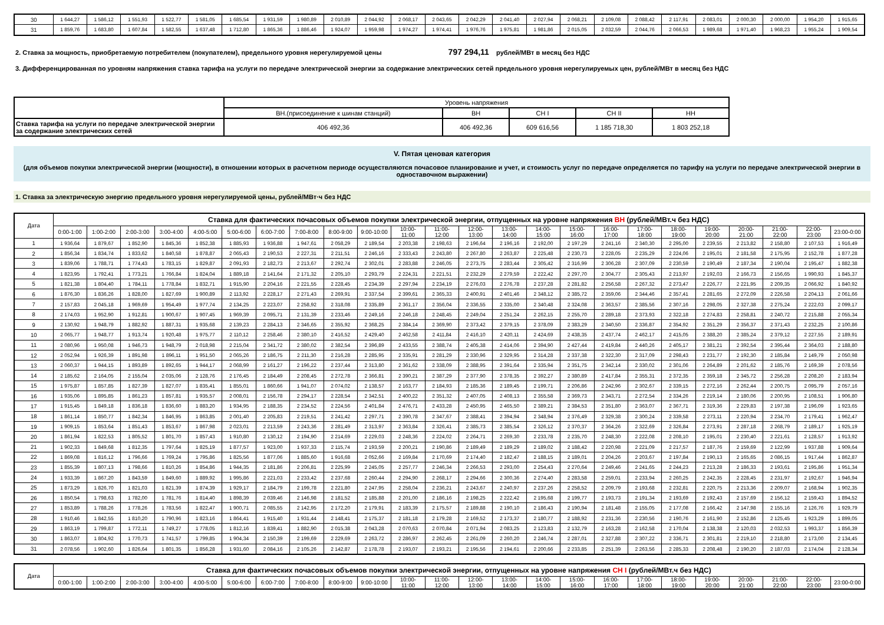| 30 | 1 644,27 | 1 586,12 | 1 551,93 | 1 522,77 | 1 581,05 | 1 685,54 | 1 931,59 | 1 980,89 | 2 010,89 | 2 044,92 | 2 068,17 | 2 043,65 | 2 042,29 | 2 041,40 | 2 027,94 | 2 068,21 | 2 109,08 | 2 088,42 | 2 117,91 | 2 083,01 | 2 000,30 | 2 000,00 | 1 954,20 | 1 915,65 |
| 31 | 1 859,76 | 1 683,80 | 1 607,84 | 1 582,55 | 1 637,48 | 1 712,80 | 1 865,36 | 1 886,46 | 1 924,07 | 1 959,98 | 1 974,27 | 1 974,41 | 1 976,76 | 1 975,81 | 1 981,86 | 2 015,05 | 2 032,59 | 2 044,76 | 2 066,53 | 1 989,68 | 1 971,40 | 1 968,23 | 1 955,24 | 1 909,54 |
2. Ставка за мощность, приобретаемую потребителем (покупателем), предельного уровня нерегулируемой цены 797 294,11 рублей/МВт в месяц без НДС
3. Дифференцированная по уровням напряжения ставка тарифа на услуги по передаче электрической энергии за содержание электрических сетей предельного уровня нерегулируемых цен, рублей/МВт в месяц без НДС
| | Уровень напряжения | | | | |
| | ВН.(присоединение к шинам станций) | ВН | СН I | СН II | НН |
| Ставка тарифа на услуги по передаче электрической энергии за содержание электрических сетей | 406 492,36 | 406 492,36 | 609 616,56 | 1 185 718,30 | 1 803 252,18 |
V. Пятая ценовая категория
(для объемов покупки электрической энергии (мощности), в отношении которых в расчетном периоде осуществляются почасовое планирование и учет, и стоимость услуг по передаче определяется по тарифу на услуги по передаче электрической энергии в одноставочном выражении)
1. Ставка за электрическую энергию предельного уровня нерегулируемой цены, рублей/МВт·ч без НДС
| Дата | Ставка для фактических почасовых объемов покупки электрической энергии, отпущенных на уровне напряжения ВН (рублей/МВт.ч без НДС) | | | | | | | | | | | | | | | | | | | | | | | |
| --- | --- | --- | --- | --- | --- | --- | --- | --- | --- | --- | --- | --- | --- | --- | --- | --- | --- | --- | --- | --- | --- | --- | --- | --- |
| | 0:00-1:00 | 1:00-2:00 | 2:00-3:00 | 3:00-4:00 | 4:00-5:00 | 5:00-6:00 | 6:00-7:00 | 7:00-8:00 | 8:00-9:00 | 9:00-10:00 | 10:00- 11:00 | 11:00- 12:00 | 12:00- 13:00 | 13:00- 14:00 | 14:00- 15:00 | 15:00- 16:00 | 16:00- 17:00 | 17:00- 18:00 | 18:00- 19:00 | 19:00- 20:00 | 20:00- 21:00 | 21:00- 22:00 | 22:00- 23:00 | 23:00-0:00 |
| 1 | 1 936,64 | 1 879,67 | 1 852,90 | 1 845,36 | 1 852,38 | 1 885,93 | 1 936,88 | 1 947,61 | 2 058,29 | 2 189,54 | 2 203,38 | 2 198,63 | 2 196,64 | 2 196,16 | 2 192,00 | 2 197,29 | 2 241,16 | 2 340,30 | 2 295,00 | 2 239,55 | 2 213,82 | 2 158,80 | 2 107,53 | 1 916,49 |
| 2 | 1 856,34 | 1 834,74 | 1 833,62 | 1 840,58 | 1 878,87 | 2 065,43 | 2 190,53 | 2 227,31 | 2 211,51 | 2 246,16 | 2 333,43 | 2 243,80 | 2 267,80 | 2 263,87 | 2 225,48 | 2 230,73 | 2 228,05 | 2 235,29 | 2 224,06 | 2 195,01 | 2 181,58 | 2 175,95 | 2 152,78 | 1 877,28 |
| 3 | 1 839,06 | 1 788,71 | 1 774,43 | 1 783,15 | 1 829,87 | 2 091,93 | 2 182,73 | 2 213,67 | 2 292,74 | 2 302,01 | 2 283,88 | 2 246,05 | 2 273,75 | 2 283,44 | 2 305,42 | 2 316,99 | 2 306,28 | 2 307,09 | 2 230,59 | 2 190,49 | 2 187,34 | 2 190,04 | 2 195,47 | 1 882,38 |
| 4 | 1 823,95 | 1 792,41 | 1 773,21 | 1 766,84 | 1 824,04 | 1 889,18 | 2 141,64 | 2 171,32 | 2 205,10 | 2 293,79 | 2 224,31 | 2 221,51 | 2 232,29 | 2 279,59 | 2 222,42 | 2 297,70 | 2 304,77 | 2 305,43 | 2 213,97 | 2 192,03 | 2 166,73 | 2 156,65 | 1 990,93 | 1 845,37 |
| 5 | 1 821,38 | 1 804,40 | 1 784,11 | 1 778,84 | 1 832,71 | 1 915,90 | 2 204,16 | 2 221,55 | 2 228,45 | 2 234,39 | 2 297,94 | 2 234,19 | 2 276,03 | 2 276,78 | 2 237,28 | 2 281,82 | 2 256,58 | 2 267,32 | 2 273,47 | 2 226,77 | 2 221,95 | 2 209,35 | 2 066,92 | 1 840,92 |
| 6 | 1 876,30 | 1 836,26 | 1 828,00 | 1 827,69 | 1 900,89 | 2 113,92 | 2 228,17 | 2 271,43 | 2 269,91 | 2 337,54 | 2 399,61 | 2 365,33 | 2 400,91 | 2 401,46 | 2 348,12 | 2 385,72 | 2 359,06 | 2 344,46 | 2 357,41 | 2 281,65 | 2 272,09 | 2 226,58 | 2 204,13 | 2 061,66 |
| 7 | 2 157,83 | 2 045,18 | 1 969,69 | 1 954,49 | 1 977,74 | 2 134,25 | 2 223,07 | 2 258,92 | 2 318,08 | 2 335,89 | 2 361,17 | 2 356,04 | 2 336,55 | 2 335,00 | 2 340,48 | 2 324,08 | 2 363,57 | 2 385,56 | 2 307,16 | 2 298,05 | 2 327,38 | 2 275,24 | 2 222,03 | 2 099,17 |
| 8 | 2 174,03 | 1 952,90 | 1 912,81 | 1 900,67 | 1 907,45 | 1 969,39 | 2 095,71 | 2 131,39 | 2 233,46 | 2 249,16 | 2 246,18 | 2 248,45 | 2 249,04 | 2 251,24 | 2 262,15 | 2 255,70 | 2 289,18 | 2 373,93 | 2 322,18 | 2 274,83 | 2 258,81 | 2 240,72 | 2 215,88 | 2 055,34 |
| 9 | 2 130,92 | 1 948,79 | 1 882,92 | 1 887,31 | 1 935,68 | 2 139,23 | 2 284,13 | 2 346,65 | 2 355,92 | 2 368,25 | 2 384,14 | 2 369,90 | 2 373,42 | 2 379,15 | 2 378,09 | 2 383,29 | 2 340,50 | 2 336,87 | 2 354,92 | 2 351,29 | 2 356,37 | 2 371,43 | 2 232,25 | 2 100,86 |
| 10 | 2 065,77 | 1 948,77 | 1 913,74 | 1 920,48 | 1 975,77 | 2 110,12 | 2 258,46 | 2 380,10 | 2 416,52 | 2 429,40 | 2 462,58 | 2 411,84 | 2 416,10 | 2 420,11 | 2 424,69 | 2 438,35 | 2 437,74 | 2 462,17 | 2 415,05 | 2 388,20 | 2 385,24 | 2 379,12 | 2 227,55 | 2 189,91 |
| 11 | 2 080,96 | 1 950,08 | 1 946,73 | 1 948,79 | 2 018,98 | 2 215,04 | 2 341,72 | 2 380,02 | 2 382,54 | 2 396,89 | 2 433,55 | 2 388,74 | 2 405,38 | 2 414,06 | 2 394,90 | 2 427,44 | 2 419,84 | 2 440,26 | 2 405,17 | 2 381,21 | 2 392,54 | 2 395,44 | 2 364,03 | 2 188,80 |
| 12 | 2 052,94 | 1 926,39 | 1 891,98 | 1 896,11 | 1 951,50 | 2 065,26 | 2 186,75 | 2 211,30 | 2 216,28 | 2 285,95 | 2 335,91 | 2 281,29 | 2 330,96 | 2 329,95 | 2 314,28 | 2 337,38 | 2 322,30 | 2 317,09 | 2 298,43 | 2 231,77 | 2 192,30 | 2 185,84 | 2 149,79 | 2 050,98 |
| 13 | 2 060,37 | 1 944,15 | 1 893,89 | 1 892,65 | 1 944,17 | 2 068,99 | 2 161,27 | 2 196,22 | 2 237,44 | 2 313,80 | 2 361,62 | 2 338,09 | 2 388,95 | 2 391,64 | 2 335,94 | 2 351,75 | 2 342,14 | 2 330,02 | 2 301,06 | 2 264,89 | 2 201,62 | 2 185,76 | 2 169,39 | 2 078,56 |
| 14 | 2 185,62 | 2 164,05 | 2 155,04 | 2 035,06 | 2 128,76 | 2 176,45 | 2 184,49 | 2 208,45 | 2 272,78 | 2 366,81 | 2 390,21 | 2 387,29 | 2 377,90 | 2 378,35 | 2 392,27 | 2 380,89 | 2 417,84 | 2 355,31 | 2 372,35 | 2 359,18 | 2 345,72 | 2 256,28 | 2 208,20 | 2 183,94 |
| 15 | 1 975,87 | 1 857,85 | 1 827,39 | 1 827,07 | 1 835,41 | 1 855,01 | 1 860,66 | 1 941,07 | 2 074,02 | 2 138,57 | 2 163,77 | 2 184,93 | 2 185,36 | 2 189,45 | 2 199,71 | 2 206,86 | 2 242,96 | 2 302,67 | 2 339,15 | 2 272,16 | 2 262,44 | 2 200,75 | 2 095,79 | 2 057,16 |
| 16 | 1 935,06 | 1 895,85 | 1 861,23 | 1 857,81 | 1 935,57 | 2 008,01 | 2 156,78 | 2 294,17 | 2 228,54 | 2 342,51 | 2 400,22 | 2 351,32 | 2 407,05 | 2 408,13 | 2 355,58 | 2 369,73 | 2 343,71 | 2 272,54 | 2 334,26 | 2 219,14 | 2 180,06 | 2 200,95 | 2 108,51 | 1 906,80 |
| 17 | 1 915,45 | 1 849,18 | 1 836,18 | 1 836,60 | 1 883,20 | 1 934,95 | 2 188,35 | 2 234,52 | 2 224,56 | 2 401,84 | 2 476,71 | 2 433,28 | 2 450,95 | 2 465,50 | 2 389,21 | 2 384,53 | 2 351,80 | 2 363,07 | 2 367,71 | 2 319,36 | 2 229,83 | 2 197,38 | 2 196,09 | 1 923,65 |
| 18 | 1 861,14 | 1 850,77 | 1 842,34 | 1 846,95 | 1 863,85 | 2 001,40 | 2 205,83 | 2 219,51 | 2 241,42 | 2 297,71 | 2 390,78 | 2 347,67 | 2 388,41 | 2 394,94 | 2 348,94 | 2 376,49 | 2 329,38 | 2 300,24 | 2 339,58 | 2 273,11 | 2 220,94 | 2 234,70 | 2 179,41 | 1 962,47 |
| 19 | 1 909,15 | 1 853,64 | 1 851,43 | 1 853,67 | 1 867,98 | 2 023,01 | 2 213,59 | 2 243,36 | 2 281,49 | 2 313,97 | 2 363,84 | 2 326,41 | 2 385,73 | 2 385,54 | 2 326,12 | 2 370,37 | 2 364,26 | 2 322,69 | 2 326,84 | 2 273,91 | 2 287,18 | 2 268,79 | 2 189,17 | 1 925,19 |
| 20 | 1 861,94 | 1 822,53 | 1 805,52 | 1 801,70 | 1 857,43 | 1 910,80 | 2 130,12 | 2 194,90 | 2 214,69 | 2 229,03 | 2 248,36 | 2 224,02 | 2 264,71 | 2 269,30 | 2 233,78 | 2 235,70 | 2 248,30 | 2 222,08 | 2 208,10 | 2 195,01 | 2 230,40 | 2 221,61 | 2 128,57 | 1 913,92 |
| 21 | 1 902,33 | 1 849,68 | 1 812,35 | 1 797,64 | 1 825,19 | 1 877,57 | 1 923,00 | 1 937,33 | 2 115,74 | 2 193,59 | 2 200,21 | 2 190,86 | 2 189,49 | 2 189,29 | 2 189,02 | 2 188,42 | 2 220,98 | 2 221,09 | 2 217,57 | 2 187,76 | 2 159,69 | 2 122,99 | 1 937,88 | 1 909,64 |
| 22 | 1 869,08 | 1 816,12 | 1 796,66 | 1 769,24 | 1 795,86 | 1 825,56 | 1 877,06 | 1 885,60 | 1 916,68 | 2 052,66 | 2 169,84 | 2 170,69 | 2 174,40 | 2 182,47 | 2 188,15 | 2 189,01 | 2 204,26 | 2 203,67 | 2 197,84 | 2 190,13 | 2 165,65 | 2 086,15 | 1 917,44 | 1 862,87 |
| 23 | 1 855,39 | 1 807,13 | 1 798,66 | 1 810,26 | 1 854,86 | 1 944,35 | 2 181,86 | 2 206,81 | 2 225,99 | 2 245,05 | 2 257,77 | 2 246,34 | 2 266,53 | 2 293,00 | 2 254,43 | 2 270,64 | 2 249,46 | 2 241,65 | 2 244,23 | 2 213,28 | 2 186,33 | 2 193,61 | 2 195,86 | 1 951,34 |
| 24 | 1 933,39 | 1 867,20 | 1 843,59 | 1 849,60 | 1 889,92 | 1 995,86 | 2 221,03 | 2 233,42 | 2 237,68 | 2 260,44 | 2 294,90 | 2 268,17 | 2 294,66 | 2 300,36 | 2 274,40 | 2 283,58 | 2 259,01 | 2 233,94 | 2 260,25 | 2 242,35 | 2 228,45 | 2 231,97 | 2 192,67 | 1 946,94 |
| 25 | 1 873,29 | 1 826,70 | 1 821,03 | 1 821,39 | 1 874,39 | 1 929,17 | 2 184,79 | 2 199,78 | 2 221,80 | 2 247,95 | 2 258,04 | 2 236,21 | 2 243,67 | 2 240,97 | 2 237,26 | 2 258,52 | 2 209,79 | 2 193,68 | 2 232,81 | 2 220,75 | 2 213,36 | 2 209,07 | 2 168,94 | 1 902,35 |
| 26 | 1 850,54 | 1 798,63 | 1 782,00 | 1 781,76 | 1 814,40 | 1 898,39 | 2 039,46 | 2 146,98 | 2 181,52 | 2 185,88 | 2 201,00 | 2 186,16 | 2 198,25 | 2 222,42 | 2 195,68 | 2 199,77 | 2 193,73 | 2 191,34 | 2 193,69 | 2 192,43 | 2 157,69 | 2 156,12 | 2 159,43 | 1 894,52 |
| 27 | 1 853,89 | 1 788,26 | 1 778,26 | 1 783,56 | 1 822,47 | 1 900,71 | 2 085,55 | 2 142,95 | 2 172,20 | 2 179,91 | 2 183,39 | 2 175,57 | 2 189,88 | 2 190,10 | 2 186,43 | 2 190,94 | 2 181,48 | 2 155,05 | 2 177,08 | 2 166,42 | 2 147,98 | 2 155,16 | 2 126,76 | 1 929,79 |
| 28 | 1 910,46 | 1 842,55 | 1 810,20 | 1 790,96 | 1 823,16 | 1 864,41 | 1 915,40 | 1 931,44 | 2 148,41 | 2 175,37 | 2 181,18 | 2 179,28 | 2 169,52 | 2 173,37 | 2 180,77 | 2 188,92 | 2 231,36 | 2 230,56 | 2 190,76 | 2 161,90 | 2 152,86 | 2 125,45 | 1 923,29 | 1 899,05 |
| 29 | 1 863,19 | 1 799,87 | 1 772,11 | 1 749,27 | 1 778,05 | 1 812,16 | 1 839,41 | 1 882,90 | 2 015,38 | 2 043,28 | 2 070,63 | 2 070,84 | 2 071,94 | 2 083,25 | 2 123,83 | 2 132,79 | 2 163,28 | 2 162,58 | 2 170,04 | 2 138,38 | 2 120,03 | 2 032,53 | 1 993,37 | 1 856,39 |
| 30 | 1 863,07 | 1 804,92 | 1 770,73 | 1 741,57 | 1 799,85 | 1 904,34 | 2 150,39 | 2 199,69 | 2 229,69 | 2 263,72 | 2 286,97 | 2 262,45 | 2 261,09 | 2 260,20 | 2 246,74 | 2 287,01 | 2 327,88 | 2 307,22 | 2 336,71 | 2 301,81 | 2 219,10 | 2 218,80 | 2 173,00 | 2 134,45 |
| 31 | 2 078,56 | 1 902,60 | 1 826,64 | 1 801,35 | 1 856,28 | 1 931,60 | 2 084,16 | 2 105,26 | 2 142,87 | 2 178,78 | 2 193,07 | 2 193,21 | 2 195,56 | 2 194,61 | 2 200,66 | 2 233,85 | 2 251,39 | 2 263,56 | 2 285,33 | 2 208,48 | 2 190,20 | 2 187,03 | 2 174,04 | 2 128,34 |
| Дата | Ставка для фактических почасовых объемов покупки электрической энергии, отпущенных на уровне напряжения СН I (рублей/МВт.ч без НДС) | | | | | | | | | | | | | | | | | | | | | | | |
| --- | --- | --- | --- | --- | --- | --- | --- | --- | --- | --- | --- | --- | --- | --- | --- | --- | --- | --- | --- | --- | --- | --- | --- | --- |
| | 0:00-1:00 | 1:00-2:00 | 2:00-3:00 | 3:00-4:00 | 4:00-5:00 | 5:00-6:00 | 6:00-7:00 | 7:00-8:00 | 8:00-9:00 | 9:00-10:00 | 10:00- 11:00 | 11:00- 12:00 | 12:00- 13:00 | 13:00- 14:00 | 14:00- 15:00 | 15:00- 16:00 | 16:00- 17:00 | 17:00- 18:00 | 18:00- 19:00 | 19:00- 20:00 | 20:00- 21:00 | 21:00- 22:00 | 22:00- 23:00 | 23:00-0:00 |